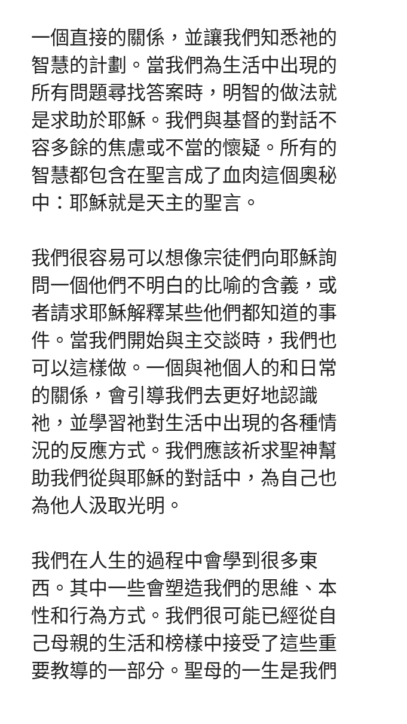一個直接的關係，並讓我們知悉祂的
智慧的計劃。當我們為生活中出現的
所有問題尋找答案時，明智的做法就
是求助於耶穌。我們與基督的對話不
容多餘的焦慮或不當的懷疑。所有的
智慧都包含在聖言成了血肉這個奧秘
中：耶穌就是天主的聖言。
我們很容易可以想像宗徒們向耶穌詢
問一個他們不明白的比喻的含義，或
者請求耶穌解釋某些他們都知道的事
件。當我們開始與主交談時，我們也
可以這樣做。一個與祂個人的和日常
的關係，會引導我們去更好地認識
祂，並學習祂對生活中出現的各種情
況的反應方式。我們應該祈求聖神幫
助我們從與耶穌的對話中，為自己也
為他人汲取光明。
我們在人生的過程中會學到很多東
西。其中一些會塑造我們的思維、本
性和行為方式。我們很可能已經從自
己母親的生活和榜樣中接受了這些重
要教導的一部分。聖母的一生是我們